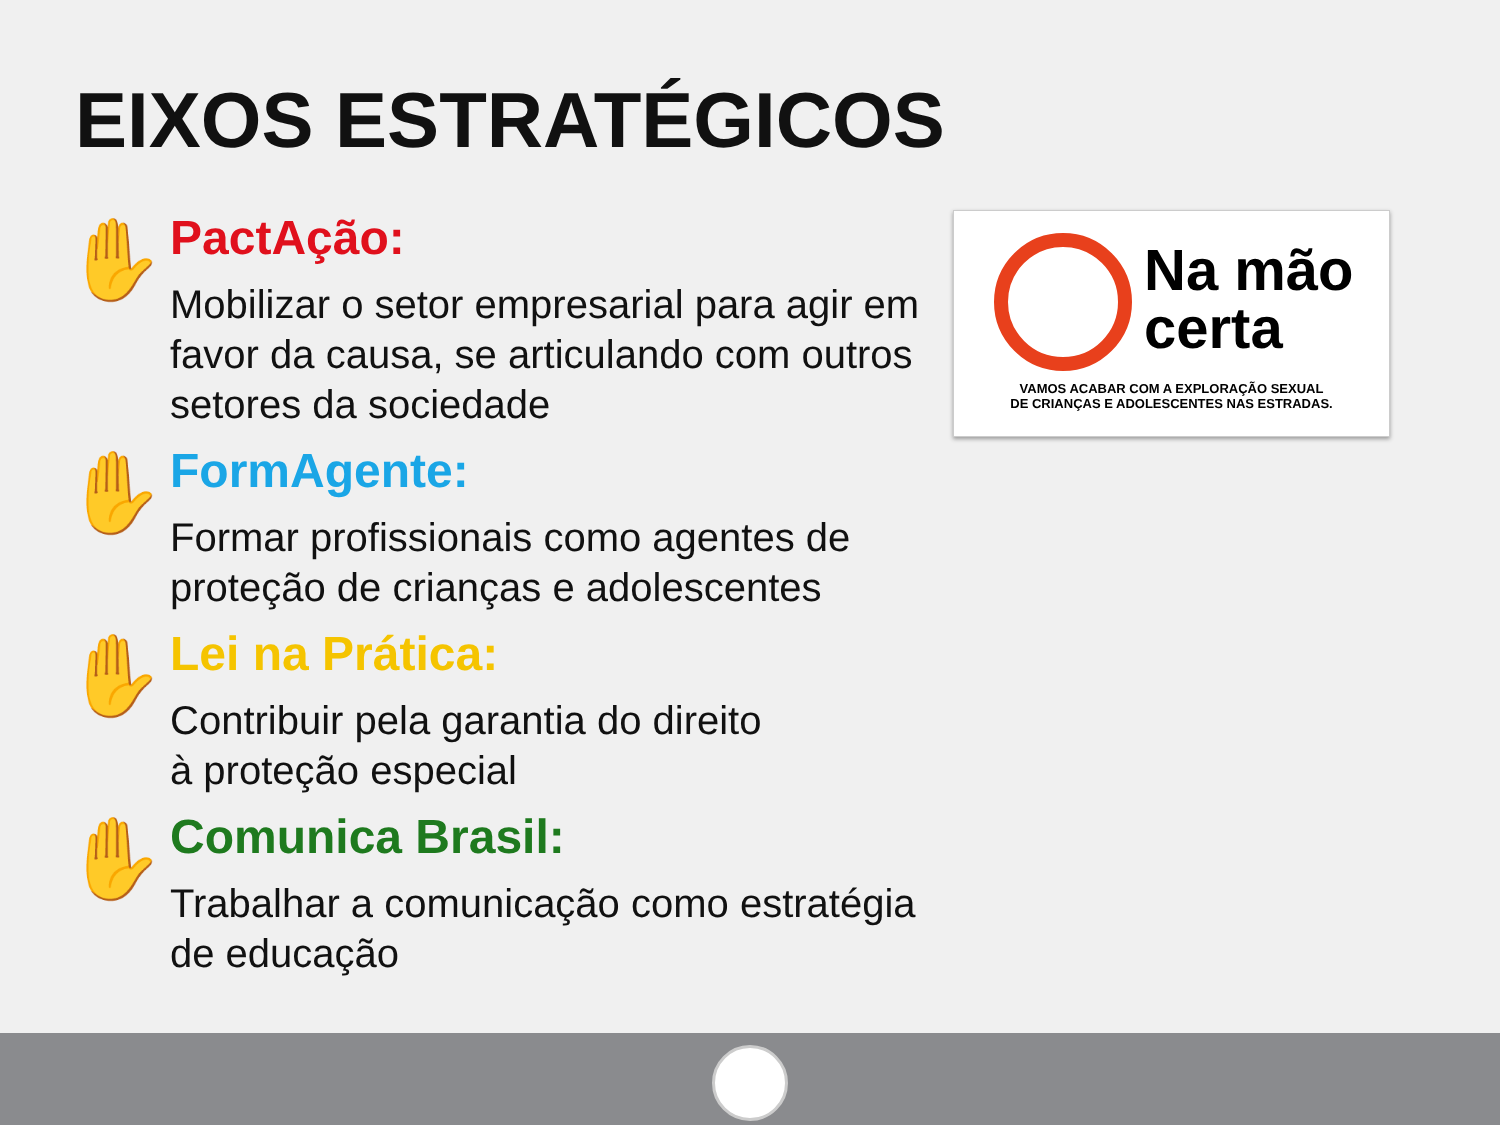EIXOS ESTRATÉGICOS
✋
PactAção:
Mobilizar o setor empresarial para agir em favor da causa, se articulando com outros setores da sociedade
✋
FormAgente:
Formar profissionais como agentes de proteção de crianças e adolescentes
✋
Lei na Prática:
Contribuir pela garantia do direito
à proteção especial
✋
Comunica Brasil:
Trabalhar a comunicação como estratégia de educação
Na mão
certa
VAMOS ACABAR COM A EXPLORAÇÃO SEXUAL
DE CRIANÇAS E ADOLESCENTES NAS ESTRADAS.